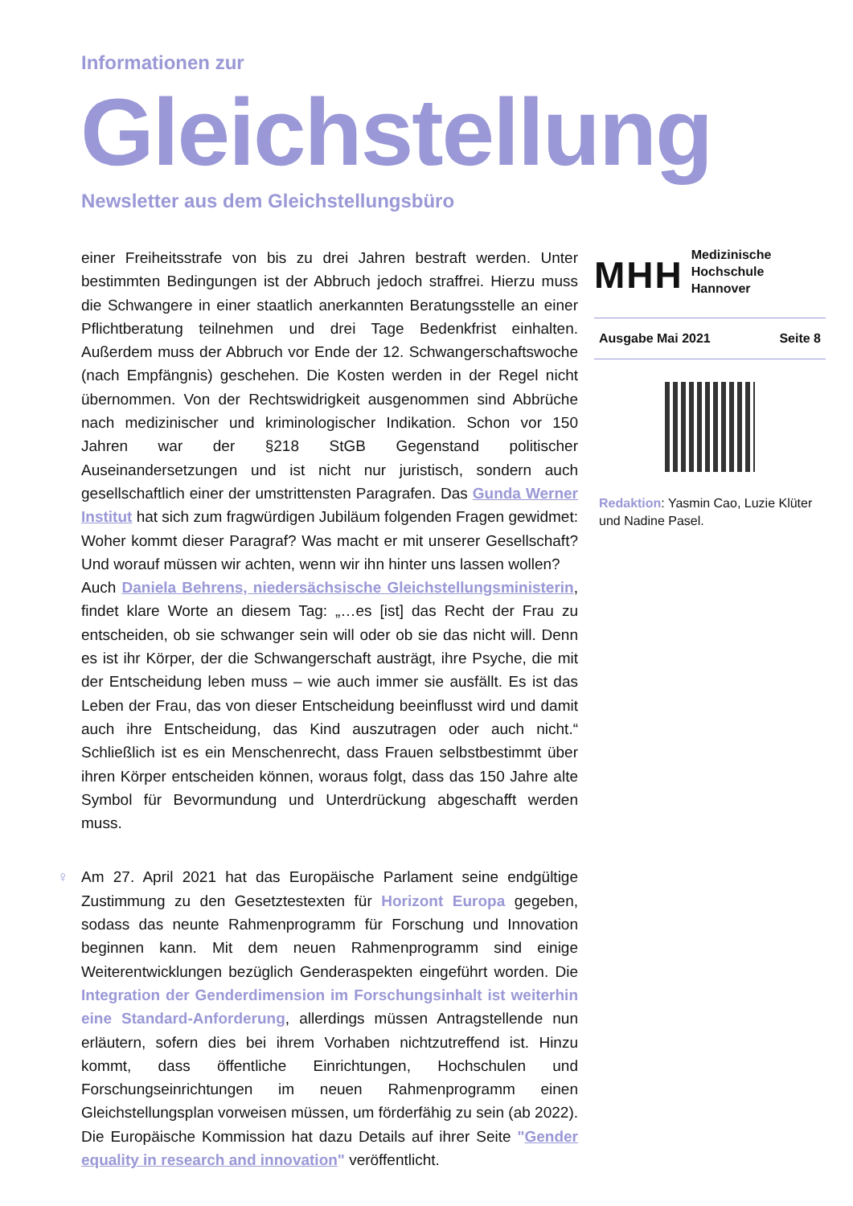Informationen zur
Gleichstellung
Newsletter aus dem Gleichstellungsbüro
einer Freiheitsstrafe von bis zu drei Jahren bestraft werden. Unter bestimmten Bedingungen ist der Abbruch jedoch straffrei. Hierzu muss die Schwangere in einer staatlich anerkannten Beratungsstelle an einer Pflichtberatung teilnehmen und drei Tage Bedenkfrist einhalten. Außerdem muss der Abbruch vor Ende der 12. Schwangerschaftswoche (nach Empfängnis) geschehen. Die Kosten werden in der Regel nicht übernommen. Von der Rechtswidrigkeit ausgenommen sind Abbrüche nach medizinischer und kriminologischer Indikation. Schon vor 150 Jahren war der §218 StGB Gegenstand politischer Auseinandersetzungen und ist nicht nur juristisch, sondern auch gesellschaftlich einer der umstrittensten Paragrafen. Das Gunda Werner Institut hat sich zum fragwürdigen Jubiläum folgenden Fragen gewidmet: Woher kommt dieser Paragraf? Was macht er mit unserer Gesellschaft? Und worauf müssen wir achten, wenn wir ihn hinter uns lassen wollen?
Auch Daniela Behrens, niedersächsische Gleichstellungsministerin, findet klare Worte an diesem Tag: „…es [ist] das Recht der Frau zu entscheiden, ob sie schwanger sein will oder ob sie das nicht will. Denn es ist ihr Körper, der die Schwangerschaft austrägt, ihre Psyche, die mit der Entscheidung leben muss – wie auch immer sie ausfällt. Es ist das Leben der Frau, das von dieser Entscheidung beeinflusst wird und damit auch ihre Entscheidung, das Kind auszutragen oder auch nicht.“ Schließlich ist es ein Menschenrecht, dass Frauen selbstbestimmt über ihren Körper entscheiden können, woraus folgt, dass das 150 Jahre alte Symbol für Bevormundung und Unterdrückung abgeschafft werden muss.
♀ Am 27. April 2021 hat das Europäische Parlament seine endgültige Zustimmung zu den Gesetztestexten für Horizont Europa gegeben, sodass das neunte Rahmenprogramm für Forschung und Innovation beginnen kann. Mit dem neuen Rahmenprogramm sind einige Weiterentwicklungen bezüglich Genderaspekten eingeführt worden. Die Integration der Genderdimension im Forschungsinhalt ist weiterhin eine Standard-Anforderung, allerdings müssen Antragstellende nun erläutern, sofern dies bei ihrem Vorhaben nichtzutreffend ist. Hinzu kommt, dass öffentliche Einrichtungen, Hochschulen und Forschungseinrichtungen im neuen Rahmenprogramm einen Gleichstellungsplan vorweisen müssen, um förderfähig zu sein (ab 2022). Die Europäische Kommission hat dazu Details auf ihrer Seite "Gender equality in research and innovation" veröffentlicht.
MHH Medizinische Hochschule
Hannover
Ausgabe Mai 2021 Seite 8
Redaktion: Yasmin Cao, Luzie Klüter und Nadine Pasel.